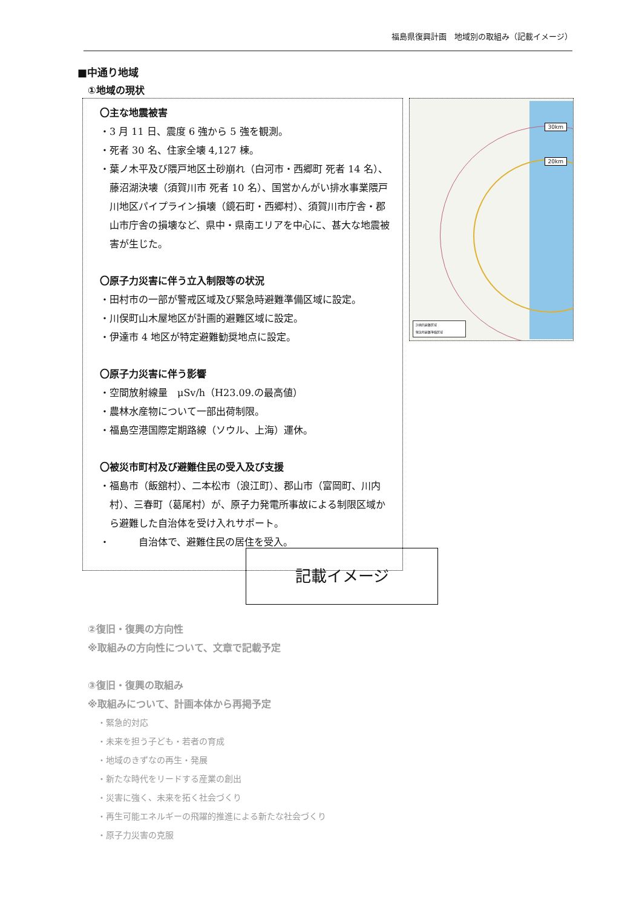福島県復興計画　地域別の取組み（記載イメージ）
■中通り地域
①地域の現状
〇主な地震被害
・3 月 11 日、震度 6 強から 5 強を観測。
・死者 30 名、住家全壊 4,127 棟。
・葉ノ木平及び隈戸地区土砂崩れ（白河市・西郷町 死者 14 名）、藤沼湖決壊（須賀川市 死者 10 名）、国営かんがい排水事業隈戸川地区パイプライン損壊（鏡石町・西郷村）、須賀川市庁舎・郡山市庁舎の損壊など、県中・県南エリアを中心に、甚大な地震被害が生じた。
〇原子力災害に伴う立入制限等の状況
・田村市の一部が警戒区域及び緊急時避難準備区域に設定。
・川俣町山木屋地区が計画的避難区域に設定。
・伊達市 4 地区が特定避難勧奨地点に設定。
〇原子力災害に伴う影響
・空間放射線量　μSv/h（H23.09.の最高値）
・農林水産物について一部出荷制限。
・福島空港国際定期路線（ソウル、上海）運休。
〇被災市町村及び避難住民の受入及び支援
・福島市（飯舘村）、二本松市（浪江町）、郡山市（富岡町、川内村）、三春町（葛尾村）が、原子力発電所事故による制限区域から避難した自治体を受け入れサポート。
・　　　自治体で、避難住民の居住を受入。
30km
20km
計画的避難区域
緊急時避難準備区域
記載イメージ
②復旧・復興の方向性
※取組みの方向性について、文章で記載予定
③復旧・復興の取組み
※取組みについて、計画本体から再掲予定
・緊急的対応
・未来を担う子ども・若者の育成
・地域のきずなの再生・発展
・新たな時代をリードする産業の創出
・災害に強く、未来を拓く社会づくり
・再生可能エネルギーの飛躍的推進による新たな社会づくり
・原子力災害の克服